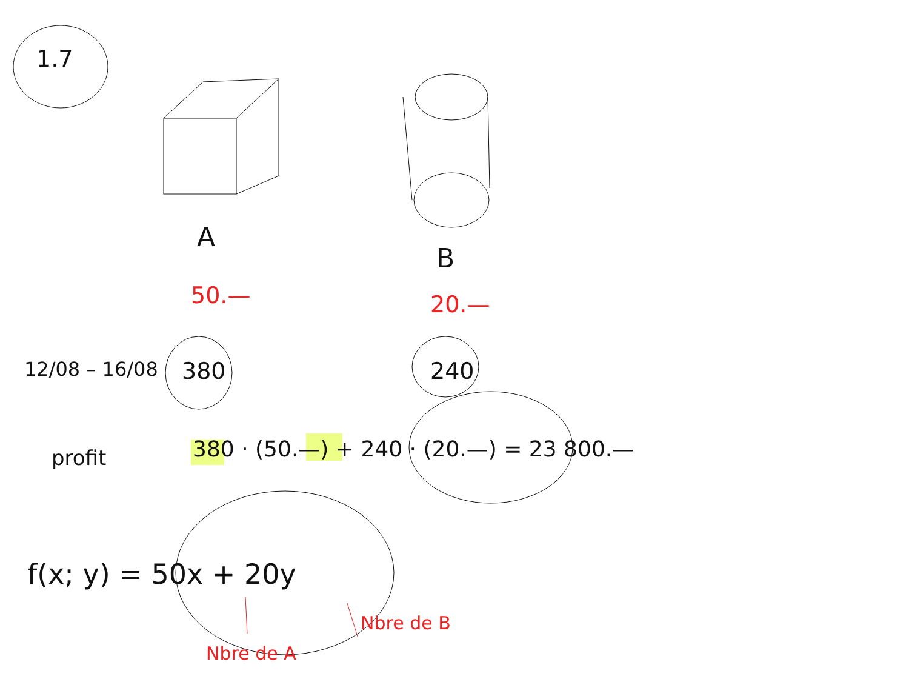1.7
A
B
50.— 20.—
12/08 – 16/08 380 240
profit
380 · (50.—) + 240 · (20.—) = 23 800.—
f(x; y) = 50x + 20y
Nbre de A
Nbre de B